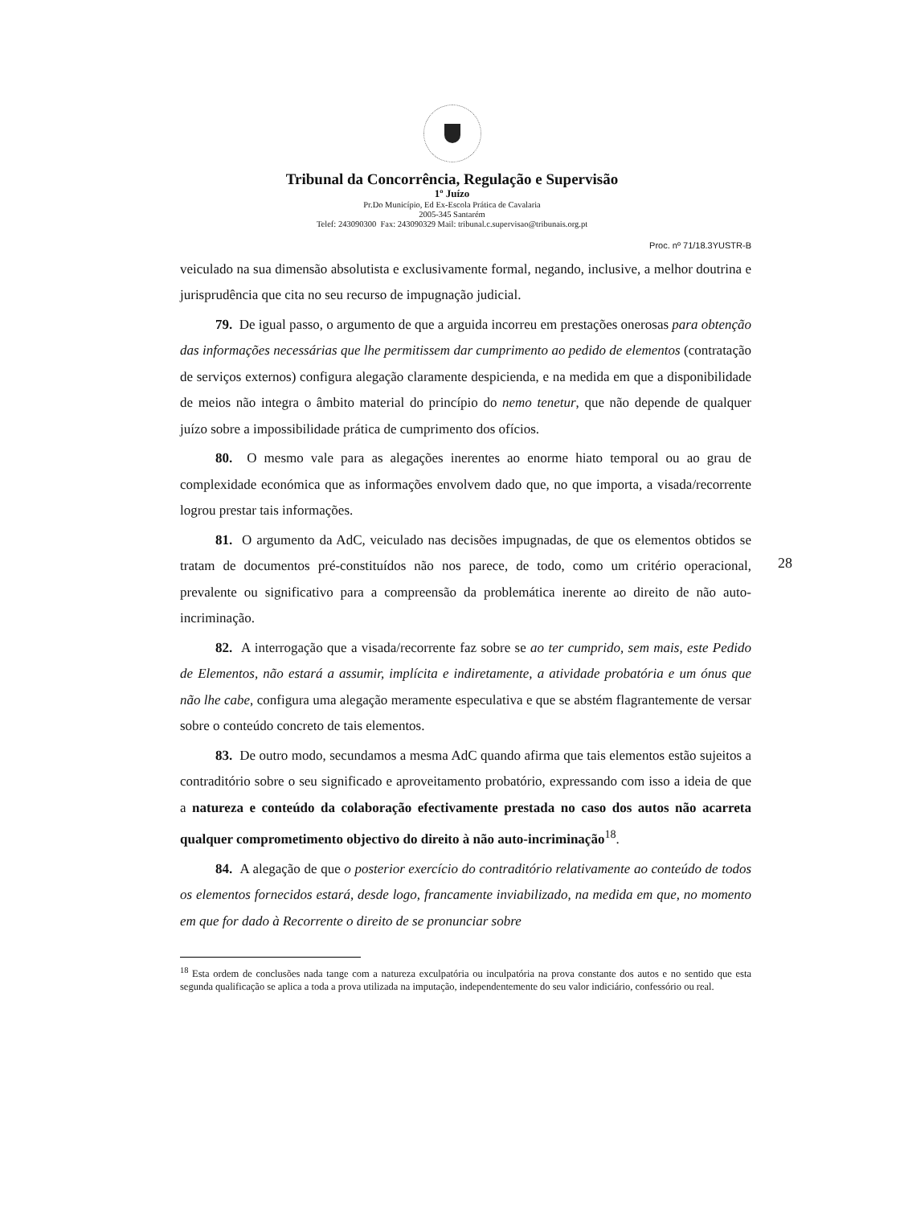Tribunal da Concorrência, Regulação e Supervisão
1º Juízo
Pr.Do Município, Ed Ex-Escola Prática de Cavalaria
2005-345 Santarém
Telef: 243090300 Fax: 243090329 Mail: tribunal.c.supervisao@tribunais.org.pt
Proc. nº 71/18.3YUSTR-B
28
veiculado na sua dimensão absolutista e exclusivamente formal, negando, inclusive, a melhor doutrina e jurisprudência que cita no seu recurso de impugnação judicial.
79. De igual passo, o argumento de que a arguida incorreu em prestações onerosas para obtenção das informações necessárias que lhe permitissem dar cumprimento ao pedido de elementos (contratação de serviços externos) configura alegação claramente despicienda, e na medida em que a disponibilidade de meios não integra o âmbito material do princípio do nemo tenetur, que não depende de qualquer juízo sobre a impossibilidade prática de cumprimento dos ofícios.
80. O mesmo vale para as alegações inerentes ao enorme hiato temporal ou ao grau de complexidade económica que as informações envolvem dado que, no que importa, a visada/recorrente logrou prestar tais informações.
81. O argumento da AdC, veiculado nas decisões impugnadas, de que os elementos obtidos se tratam de documentos pré-constituídos não nos parece, de todo, como um critério operacional, prevalente ou significativo para a compreensão da problemática inerente ao direito de não auto-incriminação.
82. A interrogação que a visada/recorrente faz sobre se ao ter cumprido, sem mais, este Pedido de Elementos, não estará a assumir, implícita e indiretamente, a atividade probatória e um ónus que não lhe cabe, configura uma alegação meramente especulativa e que se abstém flagrantemente de versar sobre o conteúdo concreto de tais elementos.
83. De outro modo, secundamos a mesma AdC quando afirma que tais elementos estão sujeitos a contraditório sobre o seu significado e aproveitamento probatório, expressando com isso a ideia de que a natureza e conteúdo da colaboração efectivamente prestada no caso dos autos não acarreta qualquer comprometimento objectivo do direito à não auto-incriminação<sup>18</sup>.
84. A alegação de que o posterior exercício do contraditório relativamente ao conteúdo de todos os elementos fornecidos estará, desde logo, francamente inviabilizado, na medida em que, no momento em que for dado à Recorrente o direito de se pronunciar sobre
<sup>18</sup> Esta ordem de conclusões nada tange com a natureza exculpatória ou inculpatória na prova constante dos autos e no sentido que esta segunda qualificação se aplica a toda a prova utilizada na imputação, independentemente do seu valor indiciário, confessório ou real.